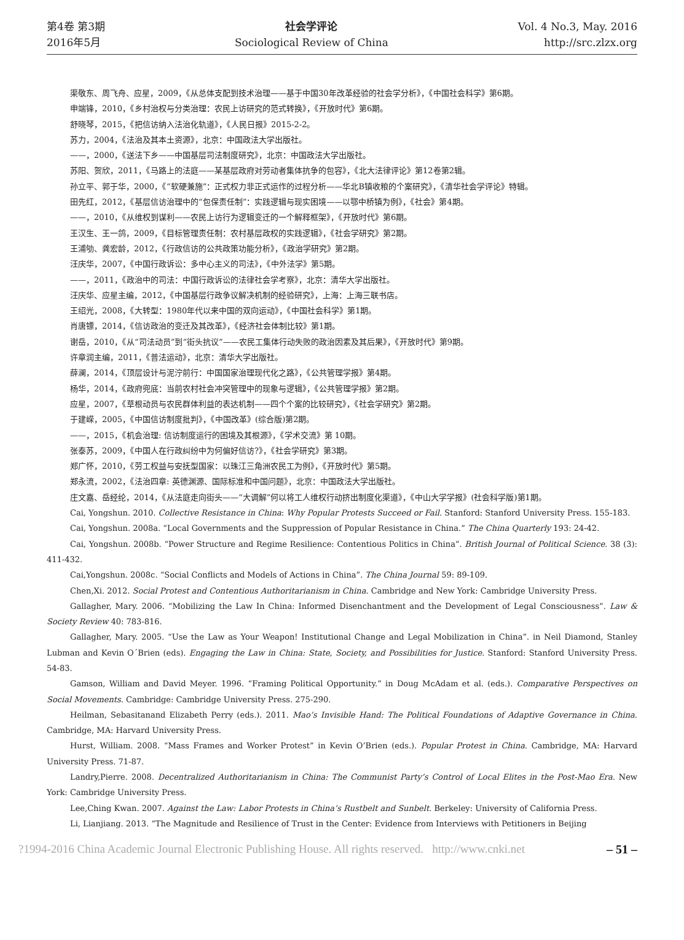第4卷 第3期
2016年5月
社会学评论
Sociological Review of China
Vol. 4 No.3, May. 2016
http://src.zlzx.org
渠敬东、周飞舟、应星，2009，《从总体支配到技术治理——基于中国30年改革经验的社会学分析》，《中国社会科学》第6期。
申端锋，2010，《乡村治权与分类治理：农民上访研究的范式转换》，《开放时代》第6期。
舒晓琴，2015，《把信访纳入法治化轨道》，《人民日报》2015-2-2。
苏力，2004，《法治及其本土资源》，北京：中国政法大学出版社。
——，2000，《送法下乡——中国基层司法制度研究》，北京：中国政法大学出版社。
苏阳、贺欣，2011，《马路上的法庭——某基层政府对劳动者集体抗争的包容》，《北大法律评论》第12卷第2辑。
孙立平、郭于华，2000，《“软硬兼施”：正式权力非正式运作的过程分析——华北B镇收粮的个案研究》，《清华社会学评论》特辑。
田先红，2012，《基层信访治理中的“包保责任制”：实践逻辑与现实困境——以鄂中桥镇为例》，《社会》第4期。
——，2010，《从维权到谋利——农民上访行为逻辑变迁的一个解释框架》，《开放时代》第6期。
王汉生、王一鸽，2009，《目标管理责任制：农村基层政权的实践逻辑》，《社会学研究》第2期。
王浦劬、龚宏龄，2012，《行政信访的公共政策功能分析》，《政治学研究》第2期。
汪庆华，2007，《中国行政诉讼：多中心主义的司法》，《中外法学》第5期。
——，2011，《政治中的司法：中国行政诉讼的法律社会学考察》，北京：清华大学出版社。
汪庆华、应星主编，2012，《中国基层行政争议解决机制的经验研究》，上海：上海三联书店。
王绍光，2008，《大转型：1980年代以来中国的双向运动》，《中国社会科学》第1期。
肖唐镖，2014，《信访政治的变迁及其改革》，《经济社会体制比较》第1期。
谢岳，2010，《从“司法动员”到“街头抗议”——农民工集体行动失败的政治因素及其后果》，《开放时代》第9期。
许章润主编，2011，《普法运动》，北京：清华大学出版社。
薛澜，2014，《顶层设计与泥泞前行：中国国家治理现代化之路》，《公共管理学报》第4期。
杨华，2014，《政府兜底：当前农村社会冲突管理中的现象与逻辑》，《公共管理学报》第2期。
应星，2007，《草根动员与农民群体利益的表达机制——四个个案的比较研究》，《社会学研究》第2期。
于建嵘，2005，《中国信访制度批判》，《中国改革》(综合版)第2期。
——，2015，《机会治理: 信访制度运行的困境及其根源》，《学术交流》第 10期。
张泰苏，2009，《中国人在行政纠纷中为何偏好信访?》，《社会学研究》第3期。
郑广怀，2010，《劳工权益与安抚型国家：以珠江三角洲农民工为例》，《开放时代》第5期。
郑永流，2002，《法治四章: 英德渊源、国际标准和中国问题》，北京：中国政法大学出版社。
庄文嘉、岳经纶，2014，《从法庭走向街头——“大调解”何以将工人维权行动挤出制度化渠道》，《中山大学学报》(社会科学版)第1期。
Cai, Yongshun. 2010. Collective Resistance in China: Why Popular Protests Succeed or Fail. Stanford: Stanford University Press. 155-183.
Cai, Yongshun. 2008a. “Local Governments and the Suppression of Popular Resistance in China.” The China Quarterly 193: 24-42.
Cai, Yongshun. 2008b. “Power Structure and Regime Resilience: Contentious Politics in China”. British Journal of Political Science. 38 (3): 411-432.
Cai,Yongshun. 2008c. “Social Conflicts and Models of Actions in China”. The China Journal 59: 89-109.
Chen,Xi. 2012. Social Protest and Contentious Authoritarianism in China. Cambridge and New York: Cambridge University Press.
Gallagher, Mary. 2006. “Mobilizing the Law In China: Informed Disenchantment and the Development of Legal Consciousness”. Law & Society Review 40: 783-816.
Gallagher, Mary. 2005. “Use the Law as Your Weapon! Institutional Change and Legal Mobilization in China”. in Neil Diamond, Stanley Lubman and Kevin O´Brien (eds). Engaging the Law in China: State, Society, and Possibilities for Justice. Stanford: Stanford University Press. 54-83.
Gamson, William and David Meyer. 1996. “Framing Political Opportunity.” in Doug McAdam et al. (eds.). Comparative Perspectives on Social Movements. Cambridge: Cambridge University Press. 275-290.
Heilman, Sebasitanand Elizabeth Perry (eds.). 2011. Mao’s Invisible Hand: The Political Foundations of Adaptive Governance in China. Cambridge, MA: Harvard University Press.
Hurst, William. 2008. “Mass Frames and Worker Protest” in Kevin O’Brien (eds.). Popular Protest in China. Cambridge, MA: Harvard University Press. 71-87.
Landry,Pierre. 2008. Decentralized Authoritarianism in China: The Communist Party’s Control of Local Elites in the Post-Mao Era. New York: Cambridge University Press.
Lee,Ching Kwan. 2007. Against the Law: Labor Protests in China’s Rustbelt and Sunbelt. Berkeley: University of California Press.
Li, Lianjiang. 2013. “The Magnitude and Resilience of Trust in the Center: Evidence from Interviews with Petitioners in Beijing
?1994-2016 China Academic Journal Electronic Publishing House. All rights reserved. http://www.cnki.net – 51 –